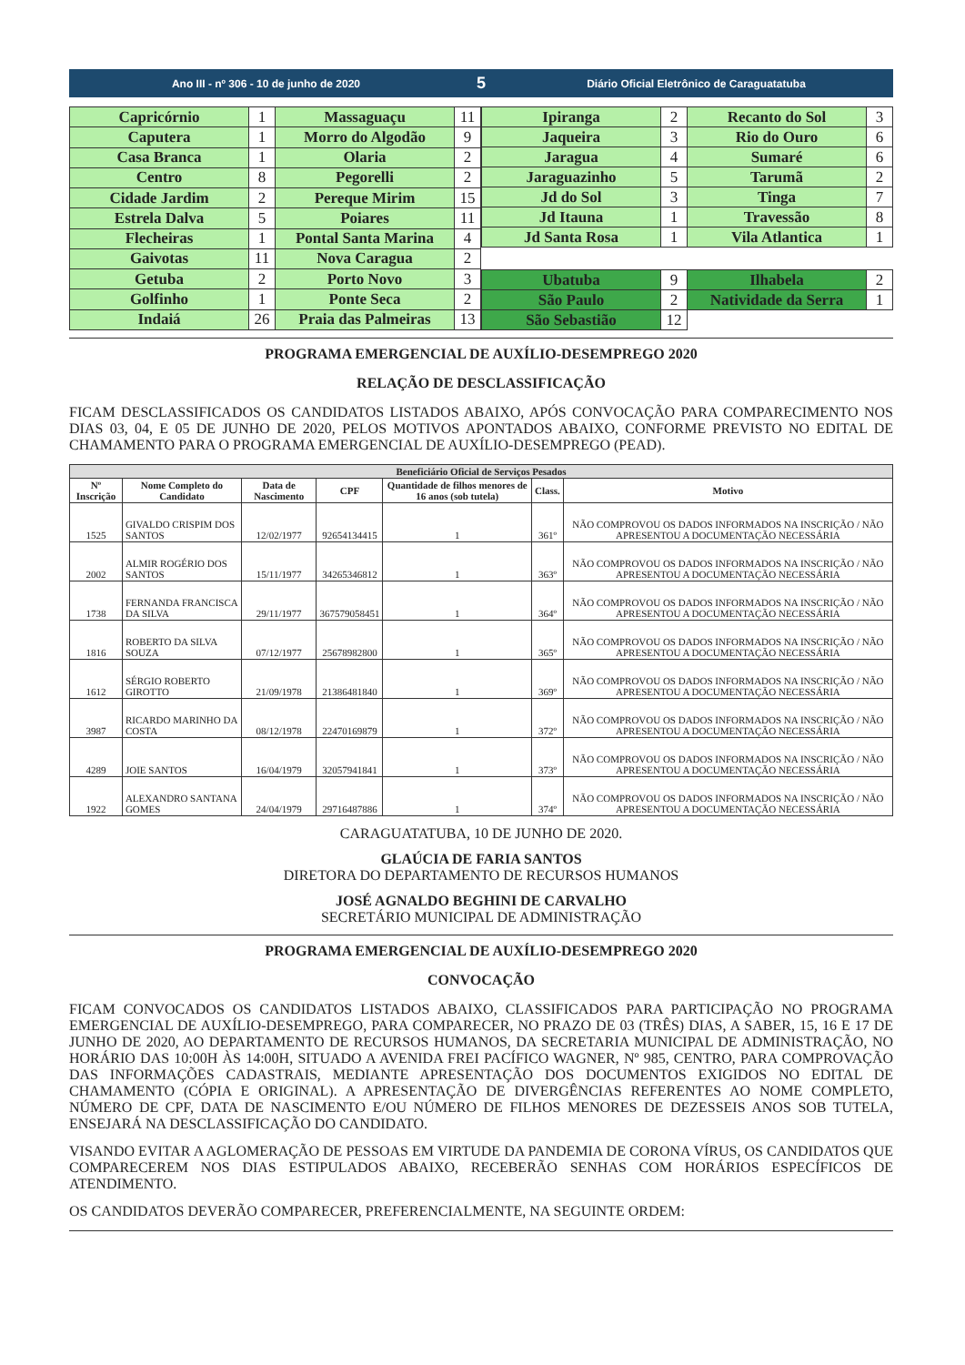Ano III - nº 306 - 10 de junho de 2020
5
Diário Oficial Eletrônico de Caraguatatuba
| Capricórnio | 1 | Massaguaçu | 11 |
| Caputera | 1 | Morro do Algodão | 9 |
| Casa Branca | 1 | Olaria | 2 |
| Centro | 8 | Pegorelli | 2 |
| Cidade Jardim | 2 | Pereque Mirim | 15 |
| Estrela Dalva | 5 | Poiares | 11 |
| Flecheiras | 1 | Pontal Santa Marina | 4 |
| Gaivotas | 11 | Nova Caragua | 2 |
| Getuba | 2 | Porto Novo | 3 |
| Golfinho | 1 | Ponte Seca | 2 |
| Indaiá | 26 | Praia das Palmeiras | 13 |
| Ipiranga | 2 | Recanto do Sol | 3 |
| Jaqueira | 3 | Rio do Ouro | 6 |
| Jaragua | 4 | Sumaré | 6 |
| Jaraguazinho | 5 | Tarumã | 2 |
| Jd do Sol | 3 | Tinga | 7 |
| Jd Itauna | 1 | Travessão | 8 |
| Jd Santa Rosa | 1 | Vila Atlantica | 1 |
| Ubatuba | 9 | Ilhabela | 2 |
| São Paulo | 2 | Natividade da Serra | 1 |
| São Sebastião | 12 | | |
PROGRAMA EMERGENCIAL DE AUXÍLIO-DESEMPREGO 2020
RELAÇÃO DE DESCLASSIFICAÇÃO
FICAM DESCLASSIFICADOS OS CANDIDATOS LISTADOS ABAIXO, APÓS CONVOCAÇÃO PARA COMPARECIMENTO NOS DIAS 03, 04, E 05 DE JUNHO DE 2020, PELOS MOTIVOS APONTADOS ABAIXO, CONFORME PREVISTO NO EDITAL DE CHAMAMENTO PARA O PROGRAMA EMERGENCIAL DE AUXÍLIO-DESEMPREGO (PEAD).
| Beneficiário Oficial de Serviços Pesados | | | | | | |
| --- | --- | --- | --- | --- | --- | --- |
| Nº Inscrição | Nome Completo do Candidato | Data de Nascimento | CPF | Quantidade de filhos menores de 16 anos (sob tutela) | Class. | Motivo |
| 1525 | GIVALDO CRISPIM DOS SANTOS | 12/02/1977 | 92654134415 | 1 | 361º | NÃO COMPROVOU OS DADOS INFORMADOS NA INSCRIÇÃO / NÃO APRESENTOU A DOCUMENTAÇÃO NECESSÁRIA |
| 2002 | ALMIR ROGÉRIO DOS SANTOS | 15/11/1977 | 34265346812 | 1 | 363º | NÃO COMPROVOU OS DADOS INFORMADOS NA INSCRIÇÃO / NÃO APRESENTOU A DOCUMENTAÇÃO NECESSÁRIA |
| 1738 | FERNANDA FRANCISCA DA SILVA | 29/11/1977 | 367579058451 | 1 | 364º | NÃO COMPROVOU OS DADOS INFORMADOS NA INSCRIÇÃO / NÃO APRESENTOU A DOCUMENTAÇÃO NECESSÁRIA |
| 1816 | ROBERTO DA SILVA SOUZA | 07/12/1977 | 25678982800 | 1 | 365º | NÃO COMPROVOU OS DADOS INFORMADOS NA INSCRIÇÃO / NÃO APRESENTOU A DOCUMENTAÇÃO NECESSÁRIA |
| 1612 | SÉRGIO ROBERTO GIROTTO | 21/09/1978 | 21386481840 | 1 | 369º | NÃO COMPROVOU OS DADOS INFORMADOS NA INSCRIÇÃO / NÃO APRESENTOU A DOCUMENTAÇÃO NECESSÁRIA |
| 3987 | RICARDO MARINHO DA COSTA | 08/12/1978 | 22470169879 | 1 | 372º | NÃO COMPROVOU OS DADOS INFORMADOS NA INSCRIÇÃO / NÃO APRESENTOU A DOCUMENTAÇÃO NECESSÁRIA |
| 4289 | JOIE SANTOS | 16/04/1979 | 32057941841 | 1 | 373º | NÃO COMPROVOU OS DADOS INFORMADOS NA INSCRIÇÃO / NÃO APRESENTOU A DOCUMENTAÇÃO NECESSÁRIA |
| 1922 | ALEXANDRO SANTANA GOMES | 24/04/1979 | 29716487886 | 1 | 374º | NÃO COMPROVOU OS DADOS INFORMADOS NA INSCRIÇÃO / NÃO APRESENTOU A DOCUMENTAÇÃO NECESSÁRIA |
CARAGUATATUBA, 10 DE JUNHO DE 2020.
GLAÚCIA DE FARIA SANTOS
DIRETORA DO DEPARTAMENTO DE RECURSOS HUMANOS
JOSÉ AGNALDO BEGHINI DE CARVALHO
SECRETÁRIO MUNICIPAL DE ADMINISTRAÇÃO
PROGRAMA EMERGENCIAL DE AUXÍLIO-DESEMPREGO 2020
CONVOCAÇÃO
FICAM CONVOCADOS OS CANDIDATOS LISTADOS ABAIXO, CLASSIFICADOS PARA PARTICIPAÇÃO NO PROGRAMA EMERGENCIAL DE AUXÍLIO-DESEMPREGO, PARA COMPARECER, NO PRAZO DE 03 (TRÊS) DIAS, A SABER, 15, 16 E 17 DE JUNHO DE 2020, AO DEPARTAMENTO DE RECURSOS HUMANOS, DA SECRETARIA MUNICIPAL DE ADMINISTRAÇÃO, NO HORÁRIO DAS 10:00H ÀS 14:00H, SITUADO A AVENIDA FREI PACÍFICO WAGNER, Nº 985, CENTRO, PARA COMPROVAÇÃO DAS INFORMAÇÕES CADASTRAIS, MEDIANTE APRESENTAÇÃO DOS DOCUMENTOS EXIGIDOS NO EDITAL DE CHAMAMENTO (CÓPIA E ORIGINAL). A APRESENTAÇÃO DE DIVERGÊNCIAS REFERENTES AO NOME COMPLETO, NÚMERO DE CPF, DATA DE NASCIMENTO E/OU NÚMERO DE FILHOS MENORES DE DEZESSEIS ANOS SOB TUTELA, ENSEJARÁ NA DESCLASSIFICAÇÃO DO CANDIDATO.
VISANDO EVITAR A AGLOMERAÇÃO DE PESSOAS EM VIRTUDE DA PANDEMIA DE CORONA VÍRUS, OS CANDIDATOS QUE COMPARECEREM NOS DIAS ESTIPULADOS ABAIXO, RECEBERÃO SENHAS COM HORÁRIOS ESPECÍFICOS DE ATENDIMENTO.
OS CANDIDATOS DEVERÃO COMPARECER, PREFERENCIALMENTE, NA SEGUINTE ORDEM: